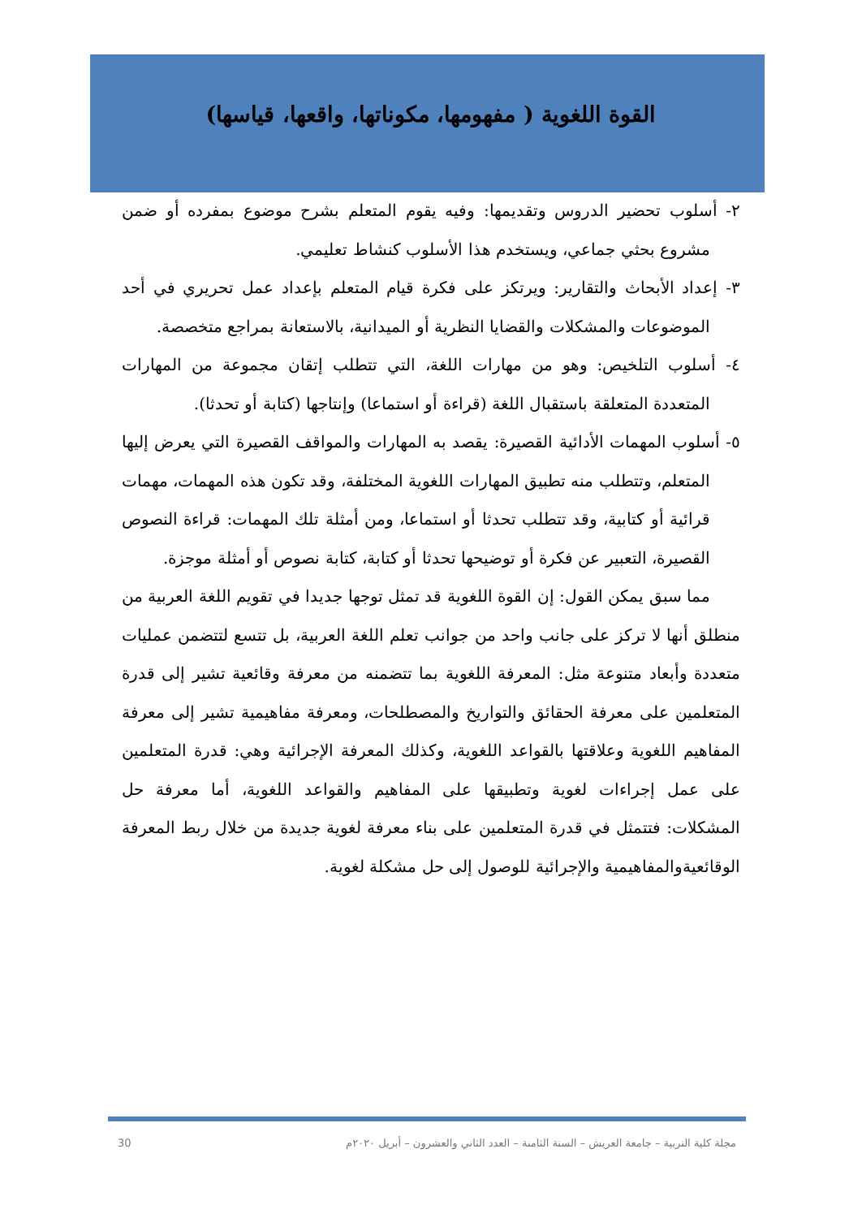القوة اللغوية ( مفهومها، مكوناتها، واقعها، قياسها)
٢- أسلوب تحضير الدروس وتقديمها: وفيه يقوم المتعلم بشرح موضوع بمفرده أو ضمن مشروع بحثي جماعي، ويستخدم هذا الأسلوب كنشاط تعليمي.
٣- إعداد الأبحاث والتقارير: ويرتكز على فكرة قيام المتعلم بإعداد عمل تحريري في أحد الموضوعات والمشكلات والقضايا النظرية أو الميدانية، بالاستعانة بمراجع متخصصة.
٤- أسلوب التلخيص: وهو من مهارات اللغة، التي تتطلب إتقان مجموعة من المهارات المتعددة المتعلقة باستقبال اللغة (قراءة أو استماعا) وإنتاجها (كتابة أو تحدثا).
٥- أسلوب المهمات الأدائية القصيرة: يقصد به المهارات والمواقف القصيرة التي يعرض إليها المتعلم، وتتطلب منه تطبيق المهارات اللغوية المختلفة، وقد تكون هذه المهمات، مهمات قرائية أو كتابية، وقد تتطلب تحدثا أو استماعا، ومن أمثلة تلك المهمات: قراءة النصوص القصيرة، التعبير عن فكرة أو توضيحها تحدثا أو كتابة، كتابة نصوص أو أمثلة موجزة.
مما سبق يمكن القول: إن القوة اللغوية قد تمثل توجها جديدا في تقويم اللغة العربية من منطلق أنها لا تركز على جانب واحد من جوانب تعلم اللغة العربية، بل تتسع لتتضمن عمليات متعددة وأبعاد متنوعة مثل: المعرفة اللغوية بما تتضمنه من معرفة وقائعية تشير إلى قدرة المتعلمين على معرفة الحقائق والتواريخ والمصطلحات، ومعرفة مفاهيمية تشير إلى معرفة المفاهيم اللغوية وعلاقتها بالقواعد اللغوية، وكذلك المعرفة الإجرائية وهي: قدرة المتعلمين على عمل إجراءات لغوية وتطبيقها على المفاهيم والقواعد اللغوية، أما معرفة حل المشكلات: فتتمثل في قدرة المتعلمين على بناء معرفة لغوية جديدة من خلال ربط المعرفة الوقائعيةوالمفاهيمية والإجرائية للوصول إلى حل مشكلة لغوية.
مجلة كلية التربية – جامعة العريش – السنة الثامنة – العدد الثاني والعشرون – أبريل ٢٠٢٠م 30